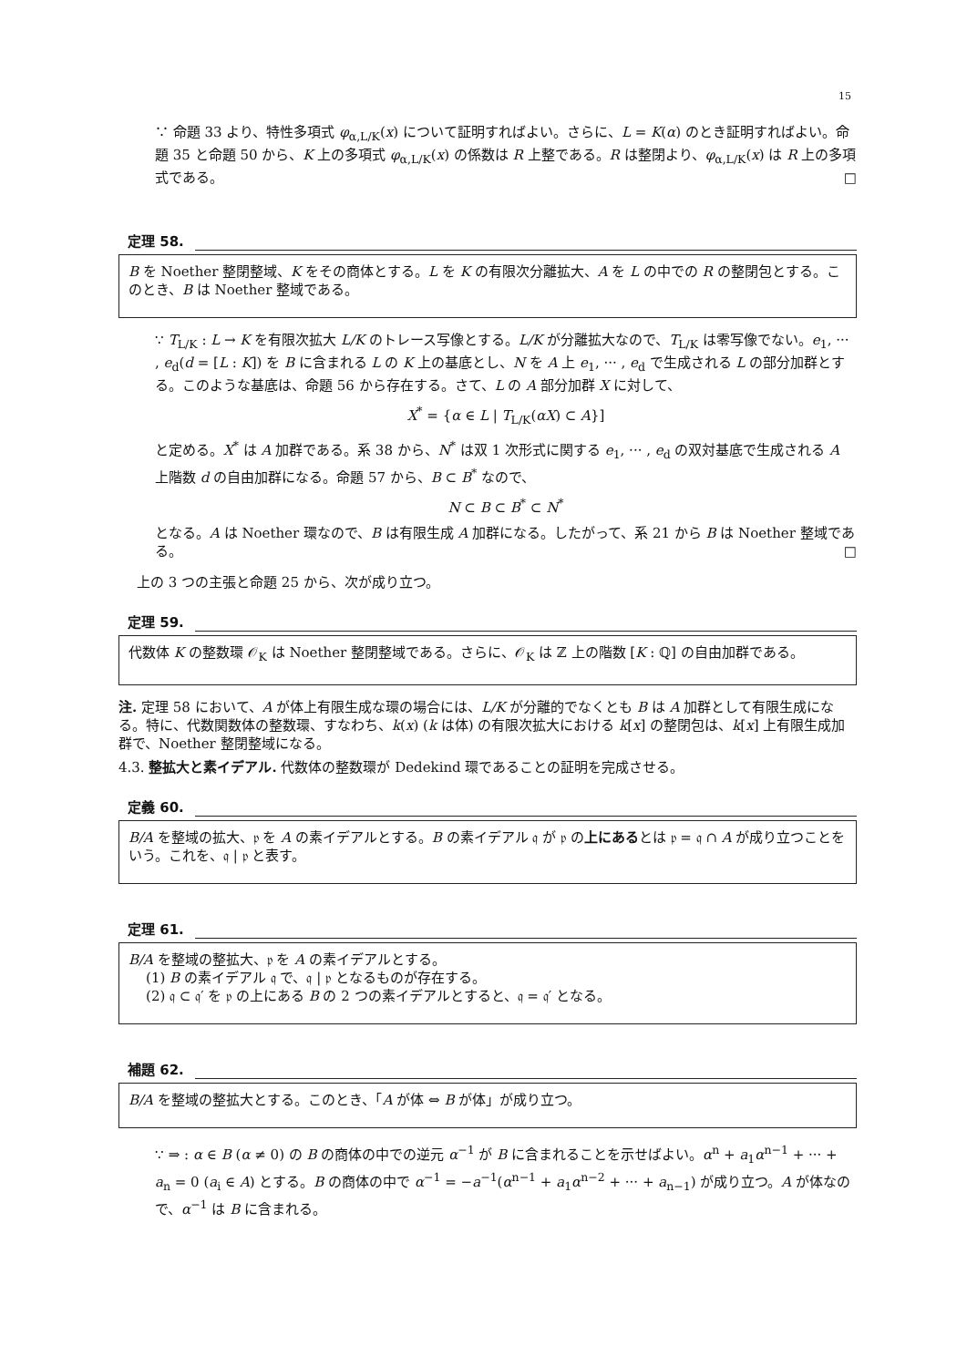15
∵ 命題 33 より、特性多項式 φ<sub>α,L/K</sub>(x) について証明すればよい。さらに、L = K(α) のとき証明すればよい。命題 35 と命題 50 から、K 上の多項式 φ<sub>α,L/K</sub>(x) の係数は R 上整である。R は整閉より、φ<sub>α,L/K</sub>(x) は R 上の多項式である。 □
定理 58.
B を Noether 整閉整域、K をその商体とする。L を K の有限次分離拡大、A を L の中での R の整閉包とする。このとき、B は Noether 整域である。
∵ T<sub>L/K</sub> : L → K を有限次拡大 L/K のトレース写像とする。L/K が分離拡大なので、T<sub>L/K</sub> は零写像でない。e<sub>1</sub>, ··· , e<sub>d</sub>(d = [L : K]) を B に含まれる L の K 上の基底とし、N を A 上 e<sub>1</sub>, ··· , e<sub>d</sub> で生成される L の部分加群とする。このような基底は、命題 56 から存在する。さて、L の A 部分加群 X に対して、
X<sup>*</sup> = {α ∈ L | T<sub>L/K</sub>(αX) ⊂ A}]
と定める。X<sup>*</sup> は A 加群である。系 38 から、N<sup>*</sup> は双 1 次形式に関する e<sub>1</sub>, ··· , e<sub>d</sub> の双対基底で生成される A 上階数 d の自由加群になる。命題 57 から、B ⊂ B<sup>*</sup> なので、
N ⊂ B ⊂ B<sup>*</sup> ⊂ N<sup>*</sup>
となる。A は Noether 環なので、B は有限生成 A 加群になる。したがって、系 21 から B は Noether 整域である。 □
上の 3 つの主張と命題 25 から、次が成り立つ。
定理 59.
代数体 K の整数環 𝒪<sub>K</sub> は Noether 整閉整域である。さらに、𝒪<sub>K</sub> は ℤ 上の階数 [K : ℚ] の自由加群である。
注. 定理 58 において、A が体上有限生成な環の場合には、L/K が分離的でなくとも B は A 加群として有限生成になる。特に、代数関数体の整数環、すなわち、k(x) (k は体) の有限次拡大における k[x] の整閉包は、k[x] 上有限生成加群で、Noether 整閉整域になる。
4.3. 整拡大と素イデアル. 代数体の整数環が Dedekind 環であることの証明を完成させる。
定義 60.
B/A を整域の拡大、𝔭 を A の素イデアルとする。B の素イデアル 𝔮 が 𝔭 の上にあるとは 𝔭 = 𝔮 ∩ A が成り立つことをいう。これを、𝔮 | 𝔭 と表す。
定理 61.
B/A を整域の整拡大、𝔭 を A の素イデアルとする。
(1) B の素イデアル 𝔮 で、𝔮 | 𝔭 となるものが存在する。
(2) 𝔮 ⊂ 𝔮′ を 𝔭 の上にある B の 2 つの素イデアルとすると、𝔮 = 𝔮′ となる。
補題 62.
B/A を整域の整拡大とする。このとき、「A が体 ⇔ B が体」が成り立つ。
∵ ⇒ : α ∈ B (α ≠ 0) の B の商体の中での逆元 α<sup>−1</sup> が B に含まれることを示せばよい。α<sup>n</sup> + a<sub>1</sub>α<sup>n−1</sup> + ··· + a<sub>n</sub> = 0 (a<sub>i</sub> ∈ A) とする。B の商体の中で α<sup>−1</sup> = −a<sup>−1</sup>(α<sup>n−1</sup> + a<sub>1</sub>α<sup>n−2</sup> + ··· + a<sub>n−1</sub>) が成り立つ。A が体なので、α<sup>−1</sup> は B に含まれる。